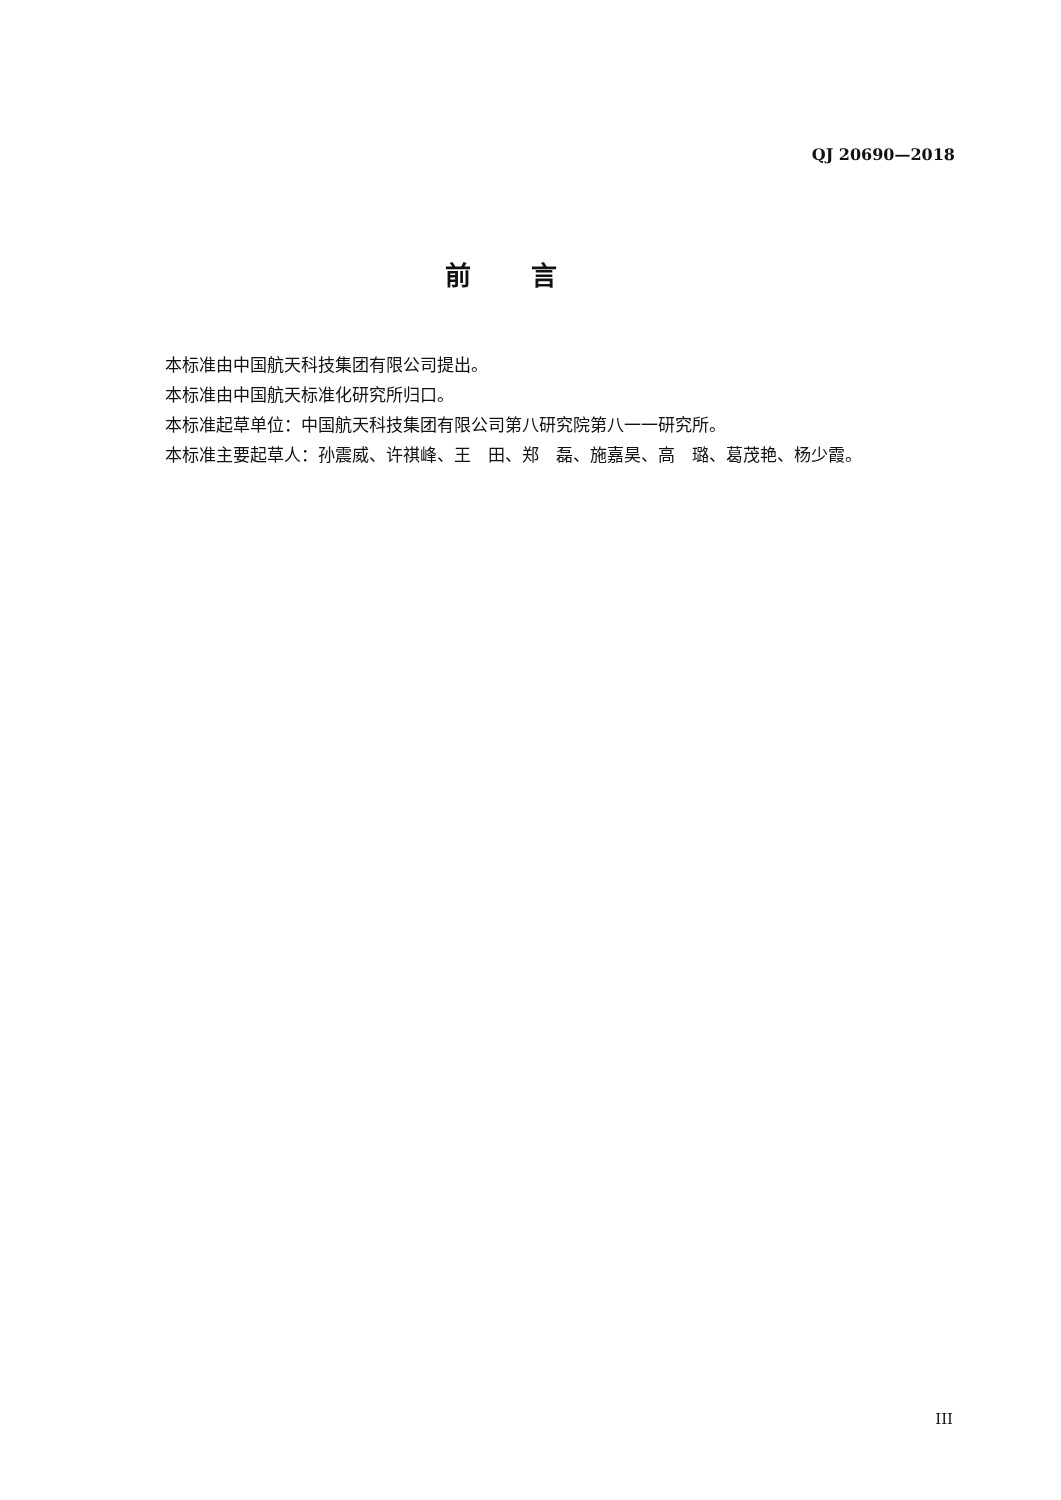QJ 20690—2018
前言
本标准由中国航天科技集团有限公司提出。
本标准由中国航天标准化研究所归口。
本标准起草单位：中国航天科技集团有限公司第八研究院第八一一研究所。
本标准主要起草人：孙震威、许祺峰、王　田、郑　磊、施嘉昊、高　璐、葛茂艳、杨少霞。
III